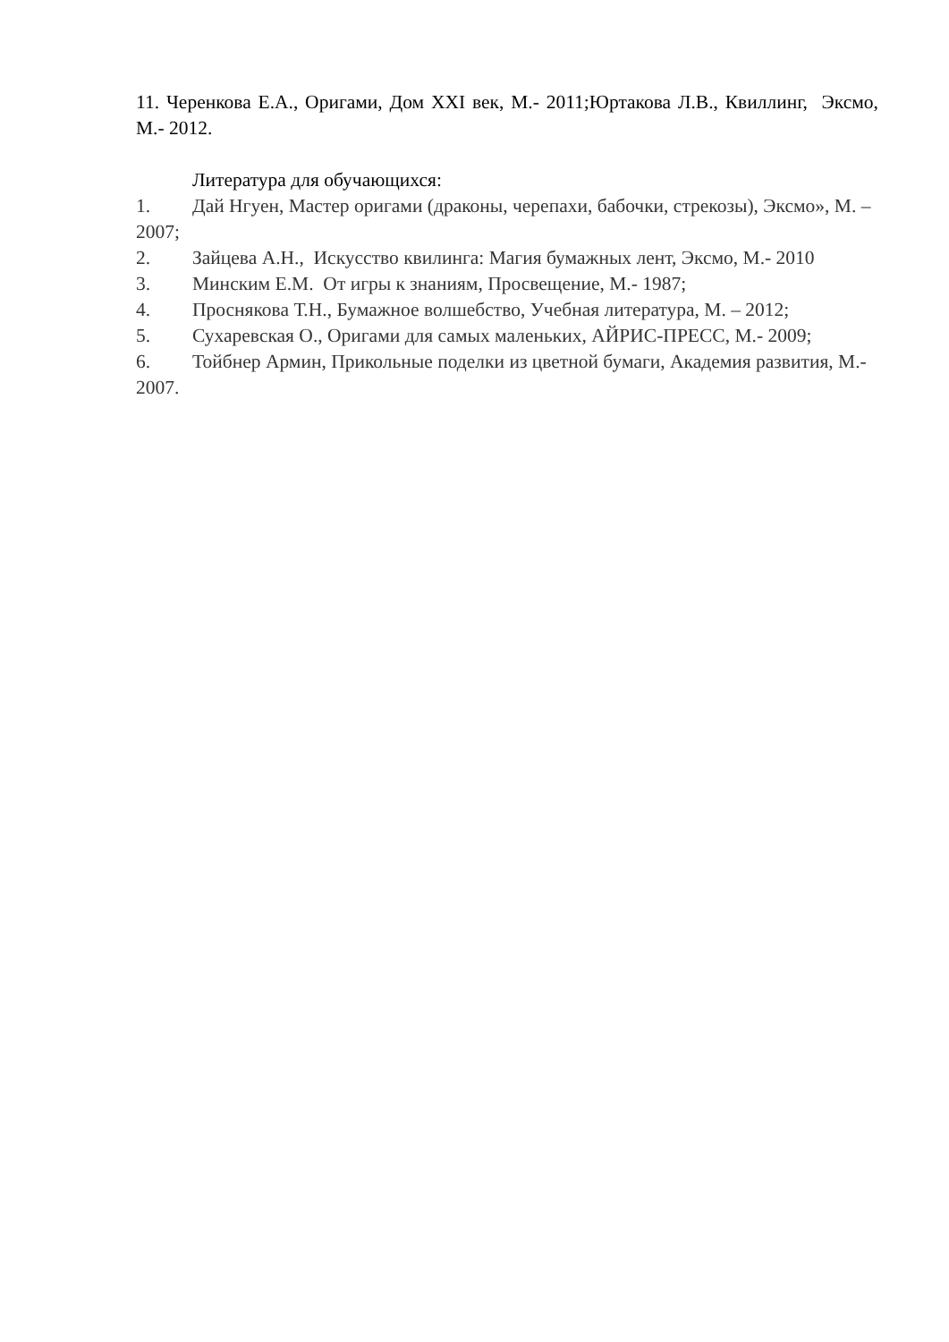11. Черенкова Е.А., Оригами, Дом XXI век, М.- 2011;Юртакова Л.В., Квиллинг, Эксмо, М.- 2012.
Литература для обучающихся:
1. Дай Нгуен, Мастер оригами (драконы, черепахи, бабочки, стрекозы), Эксмо», М. – 2007;
2. Зайцева А.Н., Искусство квилинга: Магия бумажных лент, Эксмо, М.- 2010
3. Минским Е.М. От игры к знаниям, Просвещение, М.- 1987;
4. Проснякова Т.Н., Бумажное волшебство, Учебная литература, М. – 2012;
5. Сухаревская О., Оригами для самых маленьких, АЙРИС-ПРЕСС, М.- 2009;
6. Тойбнер Армин, Прикольные поделки из цветной бумаги, Академия развития, М.- 2007.